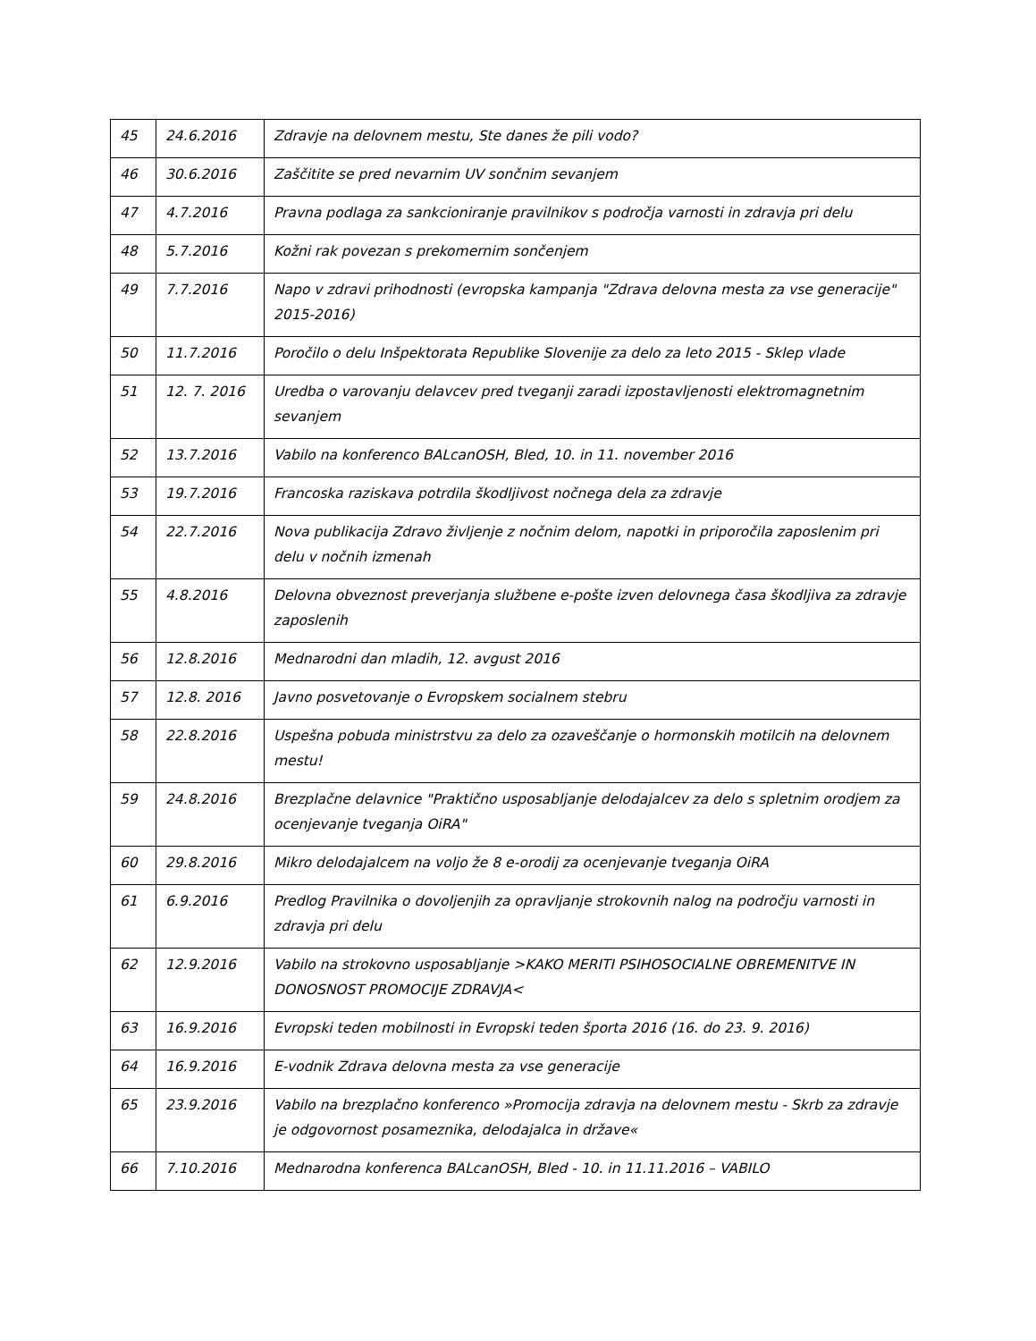| 45 | 24.6.2016 | Zdravje na delovnem mestu, Ste danes že pili vodo? |
| 46 | 30.6.2016 | Zaščitite se pred nevarnim UV sončnim sevanjem |
| 47 | 4.7.2016 | Pravna podlaga za sankcioniranje pravilnikov s področja varnosti in zdravja pri delu |
| 48 | 5.7.2016 | Kožni rak povezan s prekomernim sončenjem |
| 49 | 7.7.2016 | Napo v zdravi prihodnosti (evropska kampanja "Zdrava delovna mesta za vse generacije" 2015-2016) |
| 50 | 11.7.2016 | Poročilo o delu Inšpektorata Republike Slovenije za delo za leto 2015 - Sklep vlade |
| 51 | 12. 7. 2016 | Uredba o varovanju delavcev pred tveganji zaradi izpostavljenosti elektromagnetnim sevanjem |
| 52 | 13.7.2016 | Vabilo na konferenco BALcanOSH, Bled, 10. in 11. november 2016 |
| 53 | 19.7.2016 | Francoska raziskava potrdila škodljivost nočnega dela za zdravje |
| 54 | 22.7.2016 | Nova publikacija Zdravo življenje z nočnim delom, napotki in priporočila zaposlenim pri delu v nočnih izmenah |
| 55 | 4.8.2016 | Delovna obveznost preverjanja službene e-pošte izven delovnega časa škodljiva za zdravje zaposlenih |
| 56 | 12.8.2016 | Mednarodni dan mladih, 12. avgust 2016 |
| 57 | 12.8. 2016 | Javno posvetovanje o Evropskem socialnem stebru |
| 58 | 22.8.2016 | Uspešna pobuda ministrstvu za delo za ozaveščanje o hormonskih motilcih na delovnem mestu! |
| 59 | 24.8.2016 | Brezplačne delavnice "Praktično usposabljanje delodajalcev za delo s spletnim orodjem za ocenjevanje tveganja OiRA" |
| 60 | 29.8.2016 | Mikro delodajalcem na voljo že 8 e-orodij za ocenjevanje tveganja OiRA |
| 61 | 6.9.2016 | Predlog Pravilnika o dovoljenjih za opravljanje strokovnih nalog na področju varnosti in zdravja pri delu |
| 62 | 12.9.2016 | Vabilo na strokovno usposabljanje >KAKO MERITI PSIHOSOCIALNE OBREMENITVE IN DONOSNOST PROMOCIJE ZDRAVJA< |
| 63 | 16.9.2016 | Evropski teden mobilnosti in Evropski teden športa 2016 (16. do 23. 9. 2016) |
| 64 | 16.9.2016 | E-vodnik Zdrava delovna mesta za vse generacije |
| 65 | 23.9.2016 | Vabilo na brezplačno konferenco »Promocija zdravja na delovnem mestu - Skrb za zdravje je odgovornost posameznika, delodajalca in države« |
| 66 | 7.10.2016 | Mednarodna konferenca BALcanOSH, Bled - 10. in 11.11.2016 – VABILO |